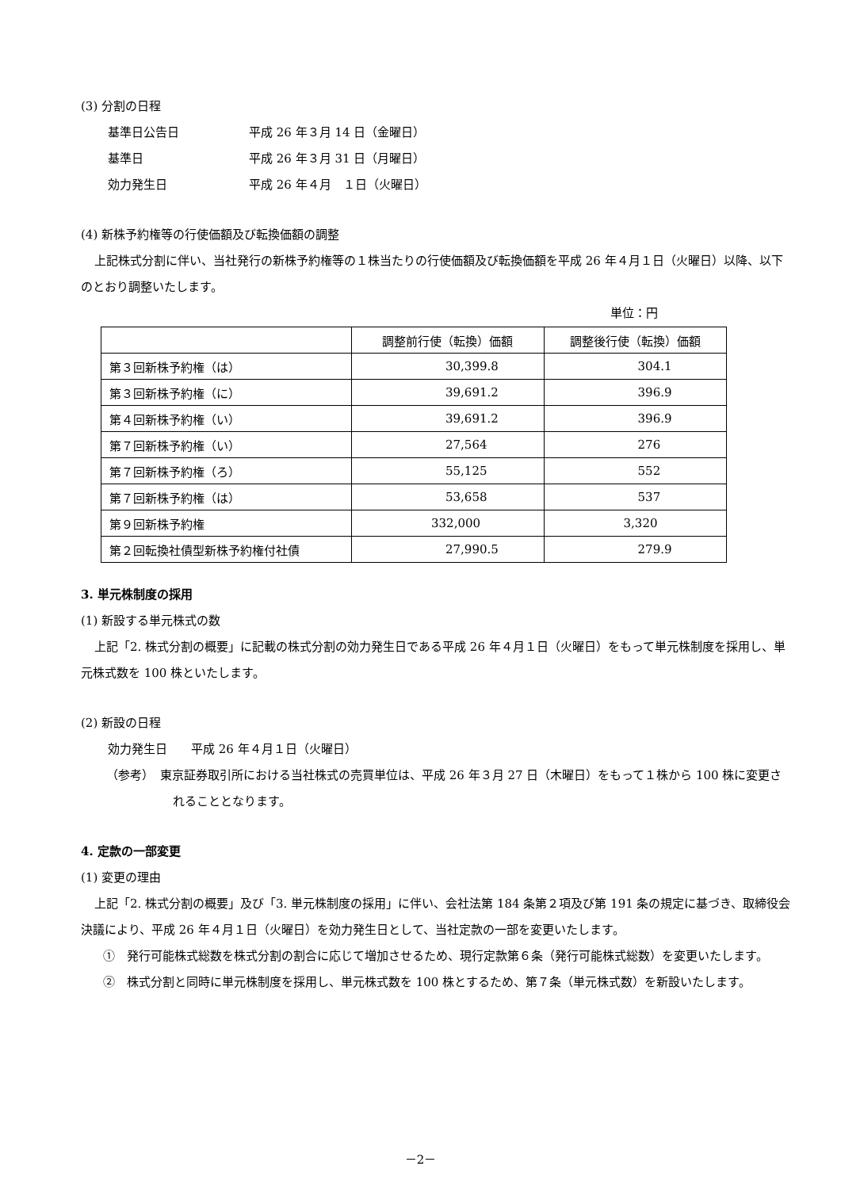(3) 分割の日程
基準日公告日 平成 26 年３月 14 日（金曜日）
基準日 平成 26 年３月 31 日（月曜日）
効力発生日 平成 26 年４月　１日（火曜日）
(4) 新株予約権等の行使価額及び転換価額の調整
上記株式分割に伴い、当社発行の新株予約権等の１株当たりの行使価額及び転換価額を平成 26 年４月１日（火曜日）以降、以下のとおり調整いたします。
単位：円
| | 調整前行使（転換）価額 | 調整後行使（転換）価額 |
| --- | --- | --- |
| 第３回新株予約権（は） | 30,399.8 | 304.1 |
| 第３回新株予約権（に） | 39,691.2 | 396.9 |
| 第４回新株予約権（い） | 39,691.2 | 396.9 |
| 第７回新株予約権（い） | 27,564 | 276 |
| 第７回新株予約権（ろ） | 55,125 | 552 |
| 第７回新株予約権（は） | 53,658 | 537 |
| 第９回新株予約権 | 332,000 | 3,320 |
| 第２回転換社債型新株予約権付社債 | 27,990.5 | 279.9 |
3. 単元株制度の採用
(1) 新設する単元株式の数
上記「2. 株式分割の概要」に記載の株式分割の効力発生日である平成 26 年４月１日（火曜日）をもって単元株制度を採用し、単元株式数を 100 株といたします。
(2) 新設の日程
効力発生日　　平成 26 年４月１日（火曜日）
（参考）　東京証券取引所における当社株式の売買単位は、平成 26 年３月 27 日（木曜日）をもって１株から 100 株に変更されることとなります。
4. 定款の一部変更
(1) 変更の理由
上記「2. 株式分割の概要」及び「3. 単元株制度の採用」に伴い、会社法第 184 条第２項及び第 191 条の規定に基づき、取締役会決議により、平成 26 年４月１日（火曜日）を効力発生日として、当社定款の一部を変更いたします。
①　発行可能株式総数を株式分割の割合に応じて増加させるため、現行定款第６条（発行可能株式総数）を変更いたします。
②　株式分割と同時に単元株制度を採用し、単元株式数を 100 株とするため、第７条（単元株式数）を新設いたします。
－2－